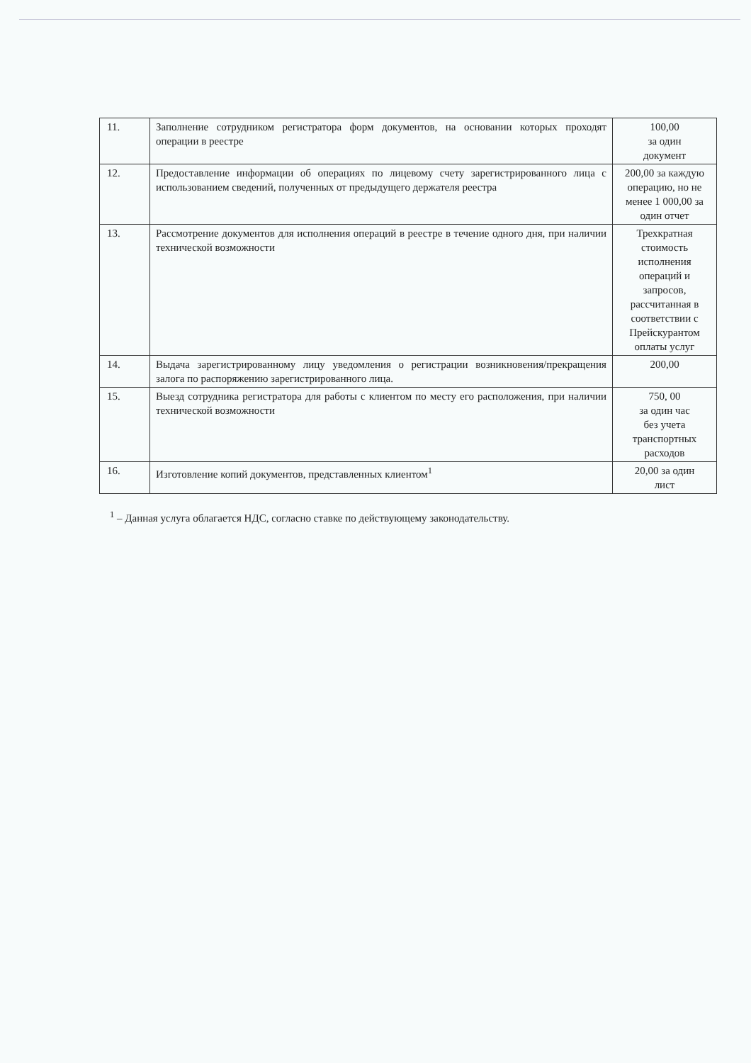| 11. | Заполнение сотрудником регистратора форм документов, на основании которых проходят операции в реестре | 100,00 за один документ |
| 12. | Предоставление информации об операциях по лицевому счету зарегистрированного лица с использованием сведений, полученных от предыдущего держателя реестра | 200,00 за каждую операцию, но не менее 1 000,00 за один отчет |
| 13. | Рассмотрение документов для исполнения операций в реестре в течение одного дня, при наличии технической возможности | Трехкратная стоимость исполнения операций и запросов, рассчитанная в соответствии с Прейскурантом оплаты услуг |
| 14. | Выдача зарегистрированному лицу уведомления о регистрации возникновения/прекращения залога по распоряжению зарегистрированного лица. | 200,00 |
| 15. | Выезд сотрудника регистратора для работы с клиентом по месту его расположения, при наличии технической возможности | 750, 00 за один час без учета транспортных расходов |
| 16. | Изготовление копий документов, представленных клиентом<sup>1</sup> | 20,00 за один лист |
<sup>1</sup> – Данная услуга облагается НДС, согласно ставке по действующему законодательству.